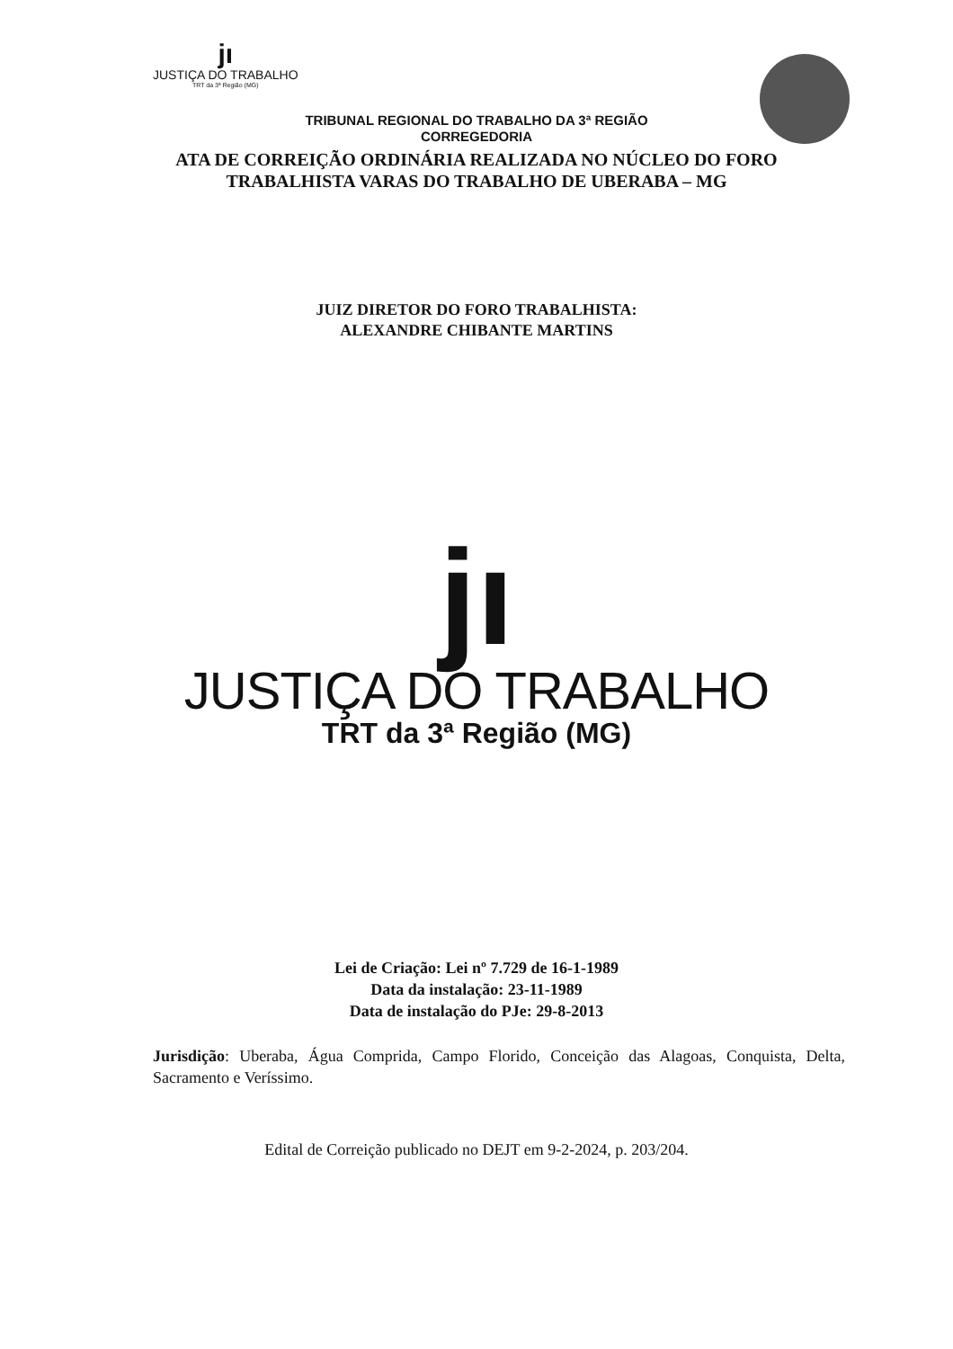jı
JUSTIÇA DO TRABALHO
TRT da 3ª Região (MG)
TRIBUNAL REGIONAL DO TRABALHO DA 3ª REGIÃO
CORREGEDORIA
ATA DE CORREIÇÃO ORDINÁRIA REALIZADA NO NÚCLEO DO FORO
TRABALHISTA VARAS DO TRABALHO DE UBERABA – MG
JUIZ DIRETOR DO FORO TRABALHISTA:
ALEXANDRE CHIBANTE MARTINS
jı
JUSTIÇA DO TRABALHO
TRT da 3ª Região (MG)
Lei de Criação: Lei nº 7.729 de 16-1-1989
Data da instalação: 23-11-1989
Data de instalação do PJe: 29-8-2013
Jurisdição: Uberaba, Água Comprida, Campo Florido, Conceição das Alagoas, Conquista, Delta, Sacramento e Veríssimo.
Edital de Correição publicado no DEJT em 9-2-2024, p. 203/204.